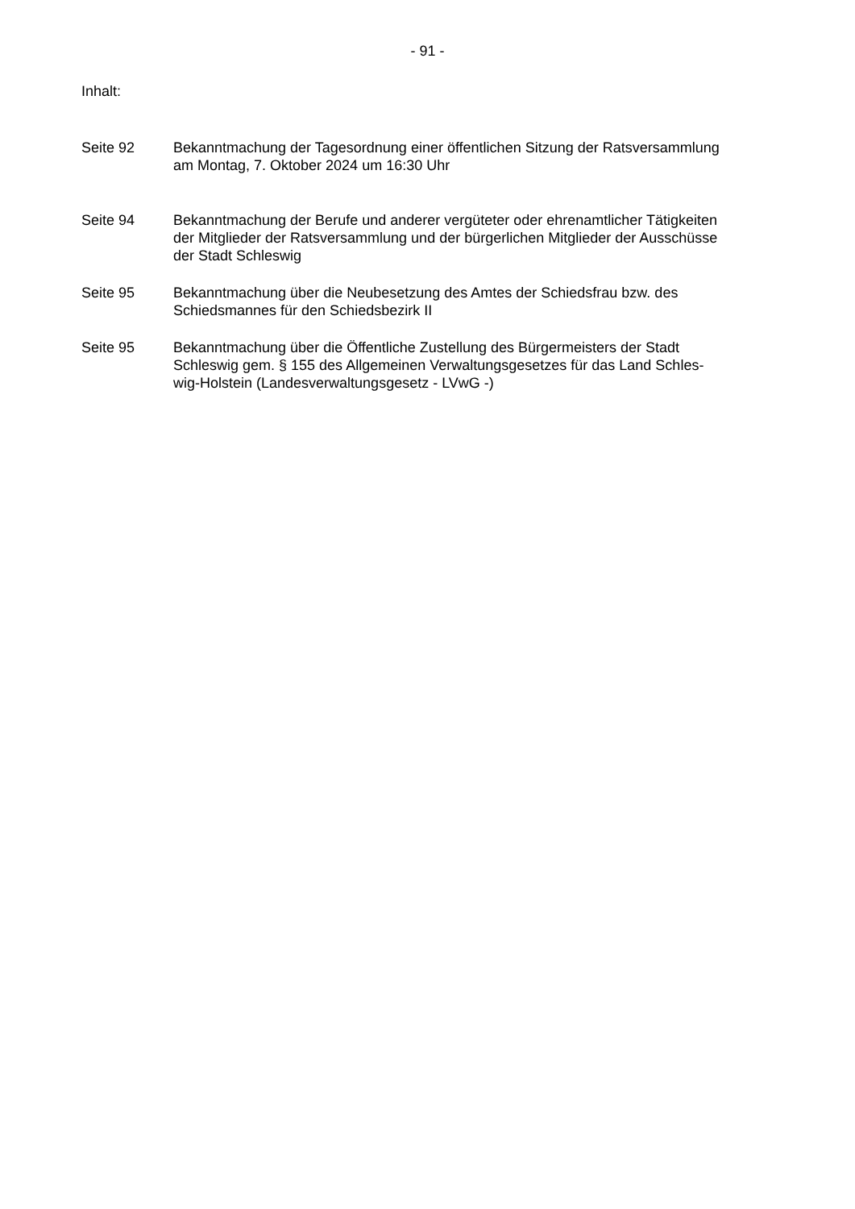- 91 -
Inhalt:
Seite 92 Bekanntmachung der Tagesordnung einer öffentlichen Sitzung der Ratsversammlung
am Montag, 7. Oktober 2024 um 16:30 Uhr
Seite 94 Bekanntmachung der Berufe und anderer vergüteter oder ehrenamtlicher Tätigkeiten
der Mitglieder der Ratsversammlung und der bürgerlichen Mitglieder der Ausschüsse
der Stadt Schleswig
Seite 95 Bekanntmachung über die Neubesetzung des Amtes der Schiedsfrau bzw. des
Schiedsmannes für den Schiedsbezirk II
Seite 95 Bekanntmachung über die Öffentliche Zustellung des Bürgermeisters der Stadt
Schleswig gem. § 155 des Allgemeinen Verwaltungsgesetzes für das Land Schles-
wig-Holstein (Landesverwaltungsgesetz - LVwG -)